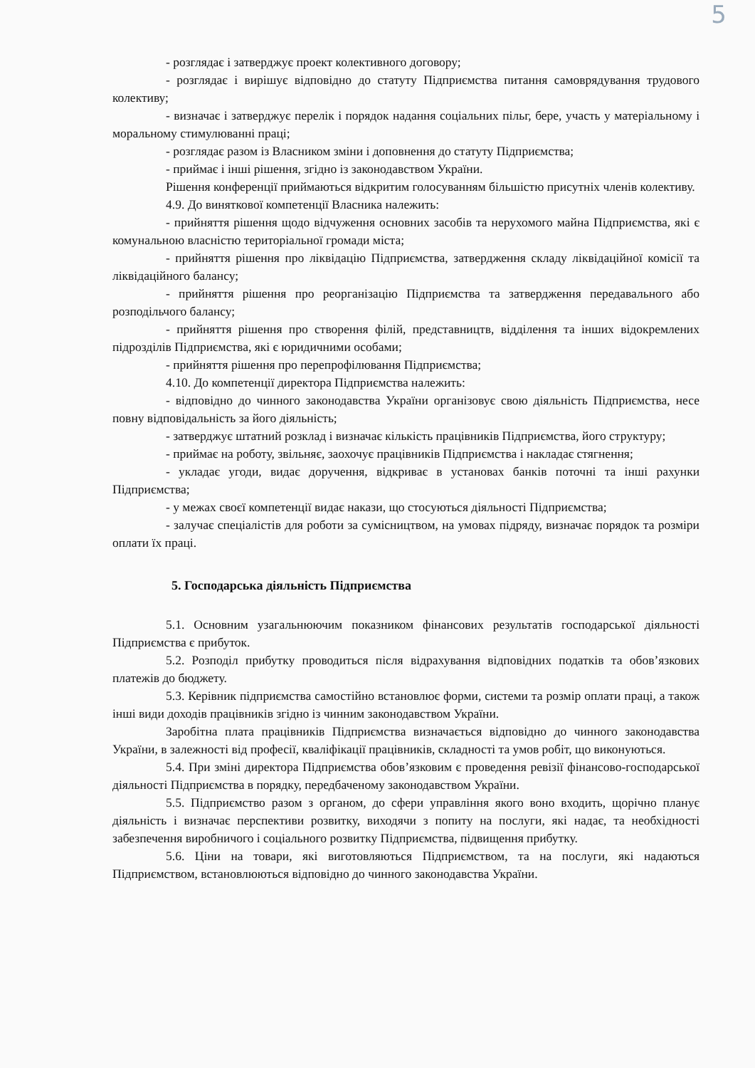5
- розглядає і затверджує проект колективного договору;
- розглядає і вирішує відповідно до статуту Підприємства питання самоврядування трудового колективу;
- визначає і затверджує перелік і порядок надання соціальних пільг, бере, участь у матеріальному і моральному стимулюванні праці;
- розглядає разом із Власником зміни і доповнення до статуту Підприємства;
- приймає і інші рішення, згідно із законодавством України.
Рішення конференції приймаються відкритим голосуванням більшістю присутніх членів колективу.
4.9. До виняткової компетенції Власника належить:
- прийняття рішення щодо відчуження основних засобів та нерухомого майна Підприємства, які є комунальною власністю територіальної громади міста;
- прийняття рішення про ліквідацію Підприємства, затвердження складу ліквідаційної комісії та ліквідаційного балансу;
- прийняття рішення про реорганізацію Підприємства та затвердження передавального або розподільчого балансу;
- прийняття рішення про створення філій, представництв, відділення та інших відокремлених підрозділів Підприємства, які є юридичними особами;
- прийняття рішення про перепрофілювання Підприємства;
4.10. До компетенції директора Підприємства належить:
- відповідно до чинного законодавства України організовує свою діяльність Підприємства, несе повну відповідальність за його діяльність;
- затверджує штатний розклад і визначає кількість працівників Підприємства, його структуру;
- приймає на роботу, звільняє, заохочує працівників Підприємства і накладає стягнення;
- укладає угоди, видає доручення, відкриває в установах банків поточні та інші рахунки Підприємства;
- у межах своєї компетенції видає накази, що стосуються діяльності Підприємства;
- залучає спеціалістів для роботи за сумісництвом, на умовах підряду, визначає порядок та розміри оплати їх праці.
5. Господарська діяльність Підприємства
5.1. Основним узагальнюючим показником фінансових результатів господарської діяльності Підприємства є прибуток.
5.2. Розподіл прибутку проводиться після відрахування відповідних податків та обов’язкових платежів до бюджету.
5.3. Керівник підприємства самостійно встановлює форми, системи та розмір оплати праці, а також інші види доходів працівників згідно із чинним законодавством України.
Заробітна плата працівників Підприємства визначається відповідно до чинного законодавства України, в залежності від професії, кваліфікації працівників, складності та умов робіт, що виконуються.
5.4. При зміні директора Підприємства обов’язковим є проведення ревізії фінансово-господарської діяльності Підприємства в порядку, передбаченому законодавством України.
5.5. Підприємство разом з органом, до сфери управління якого воно входить, щорічно планує діяльність і визначає перспективи розвитку, виходячи з попиту на послуги, які надає, та необхідності забезпечення виробничого і соціального розвитку Підприємства, підвищення прибутку.
5.6. Ціни на товари, які виготовляються Підприємством, та на послуги, які надаються Підприємством, встановлюються відповідно до чинного законодавства України.